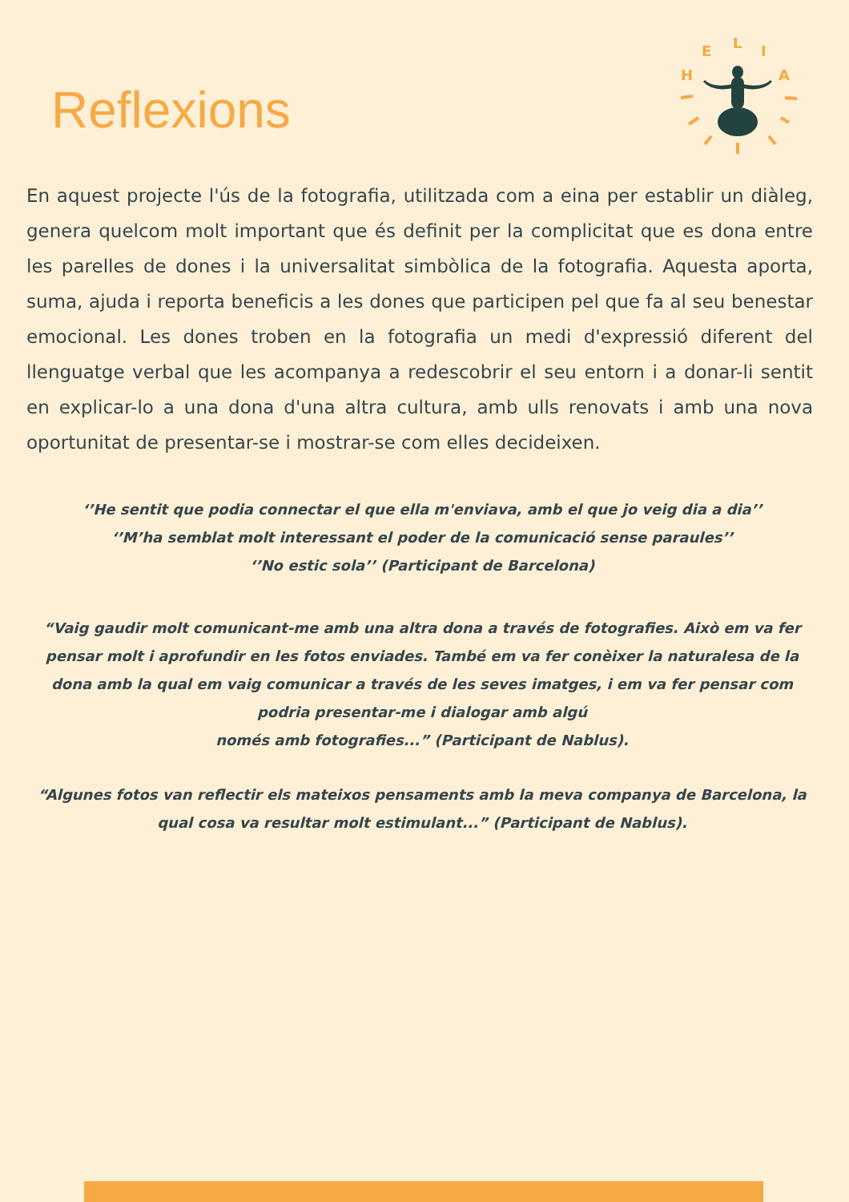Reflexions
H
E
L
I
A
En aquest projecte l'ús de la fotografia, utilitzada com a eina per establir un diàleg, genera quelcom molt important que és definit per la complicitat que es dona entre les parelles de dones i la universalitat simbòlica de la fotografia. Aquesta aporta, suma, ajuda i reporta beneficis a les dones que participen pel que fa al seu benestar emocional. Les dones troben en la fotografia un medi d'expressió diferent del llenguatge verbal que les acompanya a redescobrir el seu entorn i a donar-li sentit en explicar-lo a una dona d'una altra cultura, amb ulls renovats i amb una nova oportunitat de presentar-se i mostrar-se com elles decideixen.
‘’He sentit que podia connectar el que ella m'enviava, amb el que jo veig dia a dia’’
‘’M’ha semblat molt interessant el poder de la comunicació sense paraules’’
‘’No estic sola’’ (Participant de Barcelona)
“Vaig gaudir molt comunicant-me amb una altra dona a través de fotografies. Això em va fer pensar molt i aprofundir en les fotos enviades. També em va fer conèixer la naturalesa de la dona amb la qual em vaig comunicar a través de les seves imatges, i em va fer pensar com podria presentar-me i dialogar amb algú
només amb fotografies...” (Participant de Nablus).
“Algunes fotos van reflectir els mateixos pensaments amb la meva companya de Barcelona, la qual cosa va resultar molt estimulant...” (Participant de Nablus).